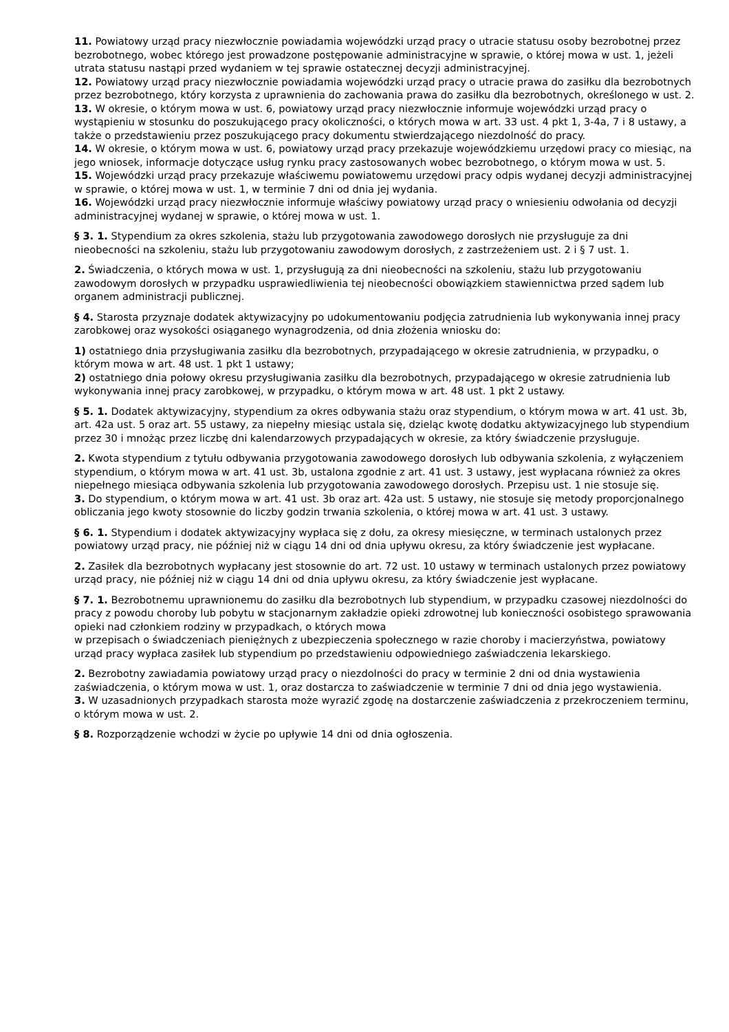11. Powiatowy urząd pracy niezwłocznie powiadamia wojewódzki urząd pracy o utracie statusu osoby bezrobotnej przez bezrobotnego, wobec którego jest prowadzone postępowanie administracyjne w sprawie, o której mowa w ust. 1, jeżeli utrata statusu nastąpi przed wydaniem w tej sprawie ostatecznej decyzji administracyjnej.
12. Powiatowy urząd pracy niezwłocznie powiadamia wojewódzki urząd pracy o utracie prawa do zasiłku dla bezrobotnych przez bezrobotnego, który korzysta z uprawnienia do zachowania prawa do zasiłku dla bezrobotnych, określonego w ust. 2.
13. W okresie, o którym mowa w ust. 6, powiatowy urząd pracy niezwłocznie informuje wojewódzki urząd pracy o wystąpieniu w stosunku do poszukującego pracy okoliczności, o których mowa w art. 33 ust. 4 pkt 1, 3-4a, 7 i 8 ustawy, a także o przedstawieniu przez poszukującego pracy dokumentu stwierdzającego niezdolność do pracy.
14. W okresie, o którym mowa w ust. 6, powiatowy urząd pracy przekazuje wojewódzkiemu urzędowi pracy co miesiąc, na jego wniosek, informacje dotyczące usług rynku pracy zastosowanych wobec bezrobotnego, o którym mowa w ust. 5.
15. Wojewódzki urząd pracy przekazuje właściwemu powiatowemu urzędowi pracy odpis wydanej decyzji administracyjnej w sprawie, o której mowa w ust. 1, w terminie 7 dni od dnia jej wydania.
16. Wojewódzki urząd pracy niezwłocznie informuje właściwy powiatowy urząd pracy o wniesieniu odwołania od decyzji administracyjnej wydanej w sprawie, o której mowa w ust. 1.
§ 3. 1. Stypendium za okres szkolenia, stażu lub przygotowania zawodowego dorosłych nie przysługuje za dni nieobecności na szkoleniu, stażu lub przygotowaniu zawodowym dorosłych, z zastrzeżeniem ust. 2 i § 7 ust. 1.
2. Świadczenia, o których mowa w ust. 1, przysługują za dni nieobecności na szkoleniu, stażu lub przygotowaniu zawodowym dorosłych w przypadku usprawiedliwienia tej nieobecności obowiązkiem stawiennictwa przed sądem lub organem administracji publicznej.
§ 4. Starosta przyznaje dodatek aktywizacyjny po udokumentowaniu podjęcia zatrudnienia lub wykonywania innej pracy zarobkowej oraz wysokości osiąganego wynagrodzenia, od dnia złożenia wniosku do:
1) ostatniego dnia przysługiwania zasiłku dla bezrobotnych, przypadającego w okresie zatrudnienia, w przypadku, o którym mowa w art. 48 ust. 1 pkt 1 ustawy;
2) ostatniego dnia połowy okresu przysługiwania zasiłku dla bezrobotnych, przypadającego w okresie zatrudnienia lub wykonywania innej pracy zarobkowej, w przypadku, o którym mowa w art. 48 ust. 1 pkt 2 ustawy.
§ 5. 1. Dodatek aktywizacyjny, stypendium za okres odbywania stażu oraz stypendium, o którym mowa w art. 41 ust. 3b, art. 42a ust. 5 oraz art. 55 ustawy, za niepełny miesiąc ustala się, dzieląc kwotę dodatku aktywizacyjnego lub stypendium przez 30 i mnożąc przez liczbę dni kalendarzowych przypadających w okresie, za który świadczenie przysługuje.
2. Kwota stypendium z tytułu odbywania przygotowania zawodowego dorosłych lub odbywania szkolenia, z wyłączeniem stypendium, o którym mowa w art. 41 ust. 3b, ustalona zgodnie z art. 41 ust. 3 ustawy, jest wypłacana również za okres niepełnego miesiąca odbywania szkolenia lub przygotowania zawodowego dorosłych. Przepisu ust. 1 nie stosuje się.
3. Do stypendium, o którym mowa w art. 41 ust. 3b oraz art. 42a ust. 5 ustawy, nie stosuje się metody proporcjonalnego obliczania jego kwoty stosownie do liczby godzin trwania szkolenia, o której mowa w art. 41 ust. 3 ustawy.
§ 6. 1. Stypendium i dodatek aktywizacyjny wypłaca się z dołu, za okresy miesięczne, w terminach ustalonych przez powiatowy urząd pracy, nie później niż w ciągu 14 dni od dnia upływu okresu, za który świadczenie jest wypłacane.
2. Zasiłek dla bezrobotnych wypłacany jest stosownie do art. 72 ust. 10 ustawy w terminach ustalonych przez powiatowy urząd pracy, nie później niż w ciągu 14 dni od dnia upływu okresu, za który świadczenie jest wypłacane.
§ 7. 1. Bezrobotnemu uprawnionemu do zasiłku dla bezrobotnych lub stypendium, w przypadku czasowej niezdolności do pracy z powodu choroby lub pobytu w stacjonarnym zakładzie opieki zdrowotnej lub konieczności osobistego sprawowania opieki nad członkiem rodziny w przypadkach, o których mowa
w przepisach o świadczeniach pieniężnych z ubezpieczenia społecznego w razie choroby i macierzyństwa, powiatowy urząd pracy wypłaca zasiłek lub stypendium po przedstawieniu odpowiedniego zaświadczenia lekarskiego.
2. Bezrobotny zawiadamia powiatowy urząd pracy o niezdolności do pracy w terminie 2 dni od dnia wystawienia zaświadczenia, o którym mowa w ust. 1, oraz dostarcza to zaświadczenie w terminie 7 dni od dnia jego wystawienia.
3. W uzasadnionych przypadkach starosta może wyrazić zgodę na dostarczenie zaświadczenia z przekroczeniem terminu, o którym mowa w ust. 2.
§ 8. Rozporządzenie wchodzi w życie po upływie 14 dni od dnia ogłoszenia.